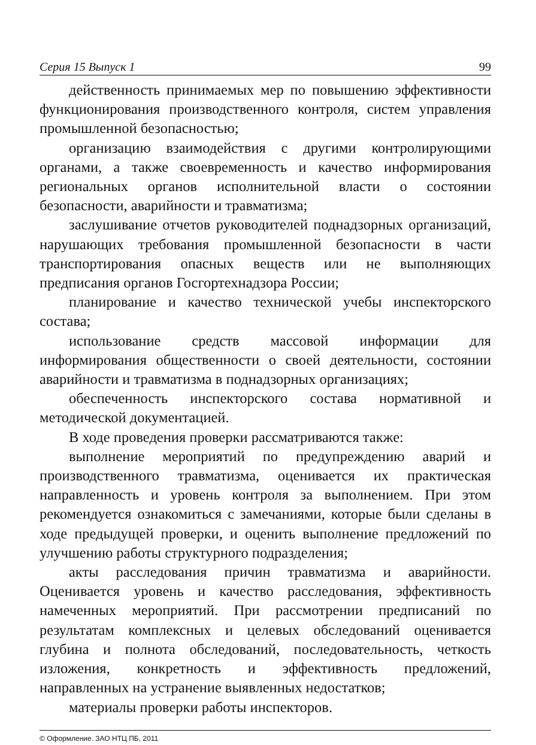Серия 15 Выпуск 1 99
действенность принимаемых мер по повышению эффективности функционирования производственного контроля, систем управления промышленной безопасностью;
организацию взаимодействия с другими контролирующими органами, а также своевременность и качество информирования региональных органов исполнительной власти о состоянии безопасности, аварийности и травматизма;
заслушивание отчетов руководителей поднадзорных организаций, нарушающих требования промышленной безопасности в части транспортирования опасных веществ или не выполняющих предписания органов Госгортехнадзора России;
планирование и качество технической учебы инспекторского состава;
использование средств массовой информации для информирования общественности о своей деятельности, состоянии аварийности и травматизма в поднадзорных организациях;
обеспеченность инспекторского состава нормативной и методической документацией.
В ходе проведения проверки рассматриваются также:
выполнение мероприятий по предупреждению аварий и производственного травматизма, оценивается их практическая направленность и уровень контроля за выполнением. При этом рекомендуется ознакомиться с замечаниями, которые были сделаны в ходе предыдущей проверки, и оценить выполнение предложений по улучшению работы структурного подразделения;
акты расследования причин травматизма и аварийности. Оценивается уровень и качество расследования, эффективность намеченных мероприятий. При рассмотрении предписаний по результатам комплексных и целевых обследований оценивается глубина и полнота обследований, последовательность, четкость изложения, конкретность и эффективность предложений, направленных на устранение выявленных недостатков;
материалы проверки работы инспекторов.
© Оформление. ЗАО НТЦ ПБ, 2011